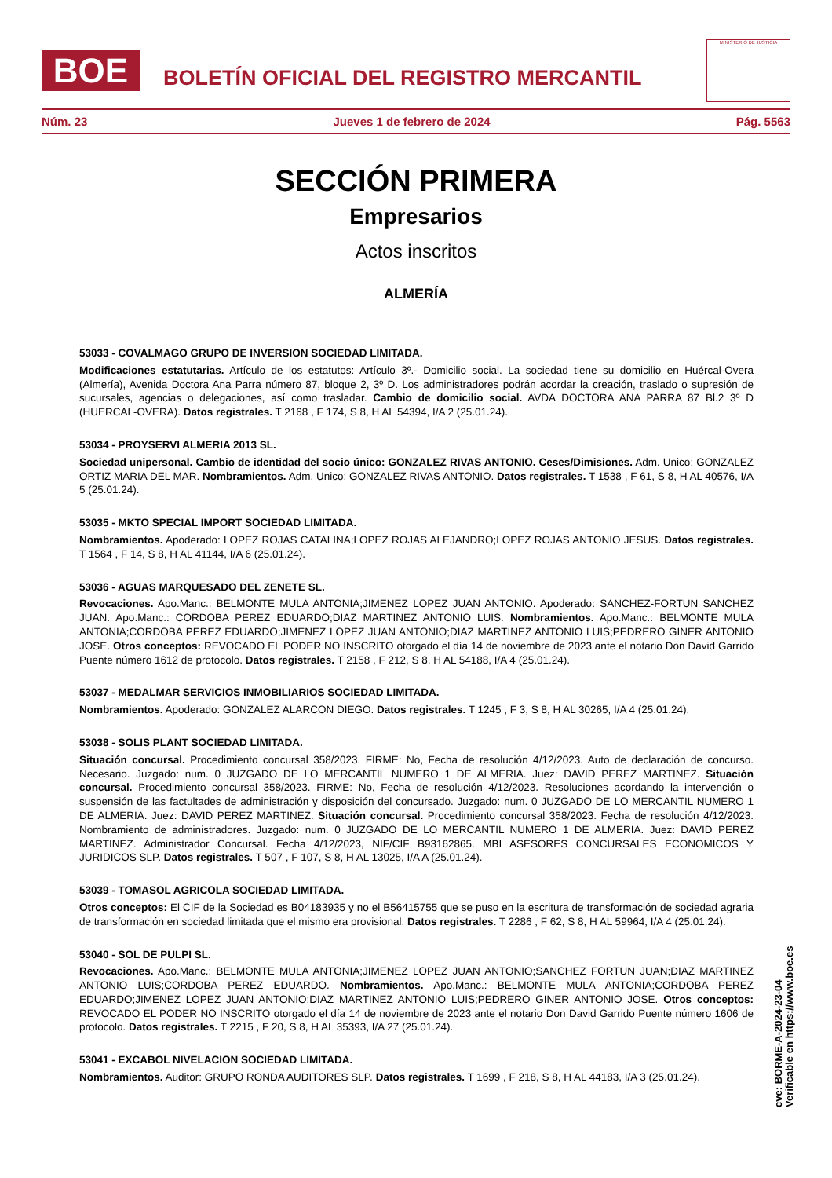BOE
BOLETÍN OFICIAL DEL REGISTRO MERCANTIL
MINISTERIO DE JUSTICIA
Núm. 23 Jueves 1 de febrero de 2024 Pág. 5563
SECCIÓN PRIMERA
Empresarios
Actos inscritos
ALMERÍA
53033 - COVALMAGO GRUPO DE INVERSION SOCIEDAD LIMITADA.
Modificaciones estatutarias. Artículo de los estatutos: Artículo 3º.- Domicilio social. La sociedad tiene su domicilio en Huércal-Overa (Almería), Avenida Doctora Ana Parra número 87, bloque 2, 3º D. Los administradores podrán acordar la creación, traslado o supresión de sucursales, agencias o delegaciones, así como trasladar. Cambio de domicilio social. AVDA DOCTORA ANA PARRA 87 Bl.2 3º D (HUERCAL-OVERA). Datos registrales. T 2168 , F 174, S 8, H AL 54394, I/A 2 (25.01.24).
53034 - PROYSERVI ALMERIA 2013 SL.
Sociedad unipersonal. Cambio de identidad del socio único: GONZALEZ RIVAS ANTONIO. Ceses/Dimisiones. Adm. Unico: GONZALEZ ORTIZ MARIA DEL MAR. Nombramientos. Adm. Unico: GONZALEZ RIVAS ANTONIO. Datos registrales. T 1538 , F 61, S 8, H AL 40576, I/A 5 (25.01.24).
53035 - MKTO SPECIAL IMPORT SOCIEDAD LIMITADA.
Nombramientos. Apoderado: LOPEZ ROJAS CATALINA;LOPEZ ROJAS ALEJANDRO;LOPEZ ROJAS ANTONIO JESUS. Datos registrales. T 1564 , F 14, S 8, H AL 41144, I/A 6 (25.01.24).
53036 - AGUAS MARQUESADO DEL ZENETE SL.
Revocaciones. Apo.Manc.: BELMONTE MULA ANTONIA;JIMENEZ LOPEZ JUAN ANTONIO. Apoderado: SANCHEZ-FORTUN SANCHEZ JUAN. Apo.Manc.: CORDOBA PEREZ EDUARDO;DIAZ MARTINEZ ANTONIO LUIS. Nombramientos. Apo.Manc.: BELMONTE MULA ANTONIA;CORDOBA PEREZ EDUARDO;JIMENEZ LOPEZ JUAN ANTONIO;DIAZ MARTINEZ ANTONIO LUIS;PEDRERO GINER ANTONIO JOSE. Otros conceptos: REVOCADO EL PODER NO INSCRITO otorgado el día 14 de noviembre de 2023 ante el notario Don David Garrido Puente número 1612 de protocolo. Datos registrales. T 2158 , F 212, S 8, H AL 54188, I/A 4 (25.01.24).
53037 - MEDALMAR SERVICIOS INMOBILIARIOS SOCIEDAD LIMITADA.
Nombramientos. Apoderado: GONZALEZ ALARCON DIEGO. Datos registrales. T 1245 , F 3, S 8, H AL 30265, I/A 4 (25.01.24).
53038 - SOLIS PLANT SOCIEDAD LIMITADA.
Situación concursal. Procedimiento concursal 358/2023. FIRME: No, Fecha de resolución 4/12/2023. Auto de declaración de concurso. Necesario. Juzgado: num. 0 JUZGADO DE LO MERCANTIL NUMERO 1 DE ALMERIA. Juez: DAVID PEREZ MARTINEZ. Situación concursal. Procedimiento concursal 358/2023. FIRME: No, Fecha de resolución 4/12/2023. Resoluciones acordando la intervención o suspensión de las factultades de administración y disposición del concursado. Juzgado: num. 0 JUZGADO DE LO MERCANTIL NUMERO 1 DE ALMERIA. Juez: DAVID PEREZ MARTINEZ. Situación concursal. Procedimiento concursal 358/2023. Fecha de resolución 4/12/2023. Nombramiento de administradores. Juzgado: num. 0 JUZGADO DE LO MERCANTIL NUMERO 1 DE ALMERIA. Juez: DAVID PEREZ MARTINEZ. Administrador Concursal. Fecha 4/12/2023, NIF/CIF B93162865. MBI ASESORES CONCURSALES ECONOMICOS Y JURIDICOS SLP. Datos registrales. T 507 , F 107, S 8, H AL 13025, I/A A (25.01.24).
53039 - TOMASOL AGRICOLA SOCIEDAD LIMITADA.
Otros conceptos: El CIF de la Sociedad es B04183935 y no el B56415755 que se puso en la escritura de transformación de sociedad agraria de transformación en sociedad limitada que el mismo era provisional. Datos registrales. T 2286 , F 62, S 8, H AL 59964, I/A 4 (25.01.24).
53040 - SOL DE PULPI SL.
Revocaciones. Apo.Manc.: BELMONTE MULA ANTONIA;JIMENEZ LOPEZ JUAN ANTONIO;SANCHEZ FORTUN JUAN;DIAZ MARTINEZ ANTONIO LUIS;CORDOBA PEREZ EDUARDO. Nombramientos. Apo.Manc.: BELMONTE MULA ANTONIA;CORDOBA PEREZ EDUARDO;JIMENEZ LOPEZ JUAN ANTONIO;DIAZ MARTINEZ ANTONIO LUIS;PEDRERO GINER ANTONIO JOSE. Otros conceptos: REVOCADO EL PODER NO INSCRITO otorgado el día 14 de noviembre de 2023 ante el notario Don David Garrido Puente número 1606 de protocolo. Datos registrales. T 2215 , F 20, S 8, H AL 35393, I/A 27 (25.01.24).
53041 - EXCABOL NIVELACION SOCIEDAD LIMITADA.
Nombramientos. Auditor: GRUPO RONDA AUDITORES SLP. Datos registrales. T 1699 , F 218, S 8, H AL 44183, I/A 3 (25.01.24).
cve: BORME-A-2024-23-04
Verificable en https://www.boe.es